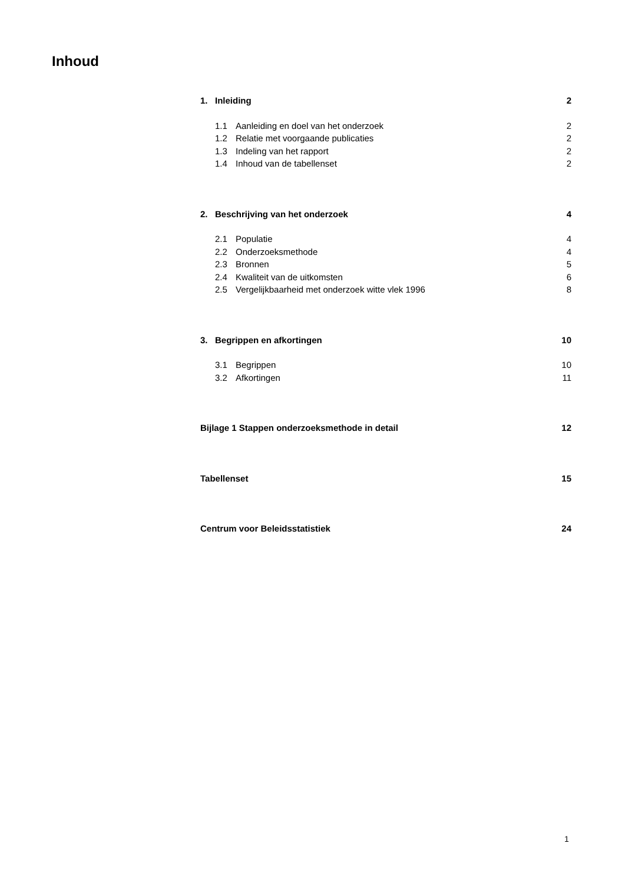Inhoud
1. Inleiding 2
1.1 Aanleiding en doel van het onderzoek 2
1.2 Relatie met voorgaande publicaties 2
1.3 Indeling van het rapport 2
1.4 Inhoud van de tabellenset 2
2. Beschrijving van het onderzoek 4
2.1 Populatie 4
2.2 Onderzoeksmethode 4
2.3 Bronnen 5
2.4 Kwaliteit van de uitkomsten 6
2.5 Vergelijkbaarheid met onderzoek witte vlek 1996 8
3. Begrippen en afkortingen 10
3.1 Begrippen 10
3.2 Afkortingen 11
Bijlage 1 Stappen onderzoeksmethode in detail 12
Tabellenset 15
Centrum voor Beleidsstatistiek 24
1